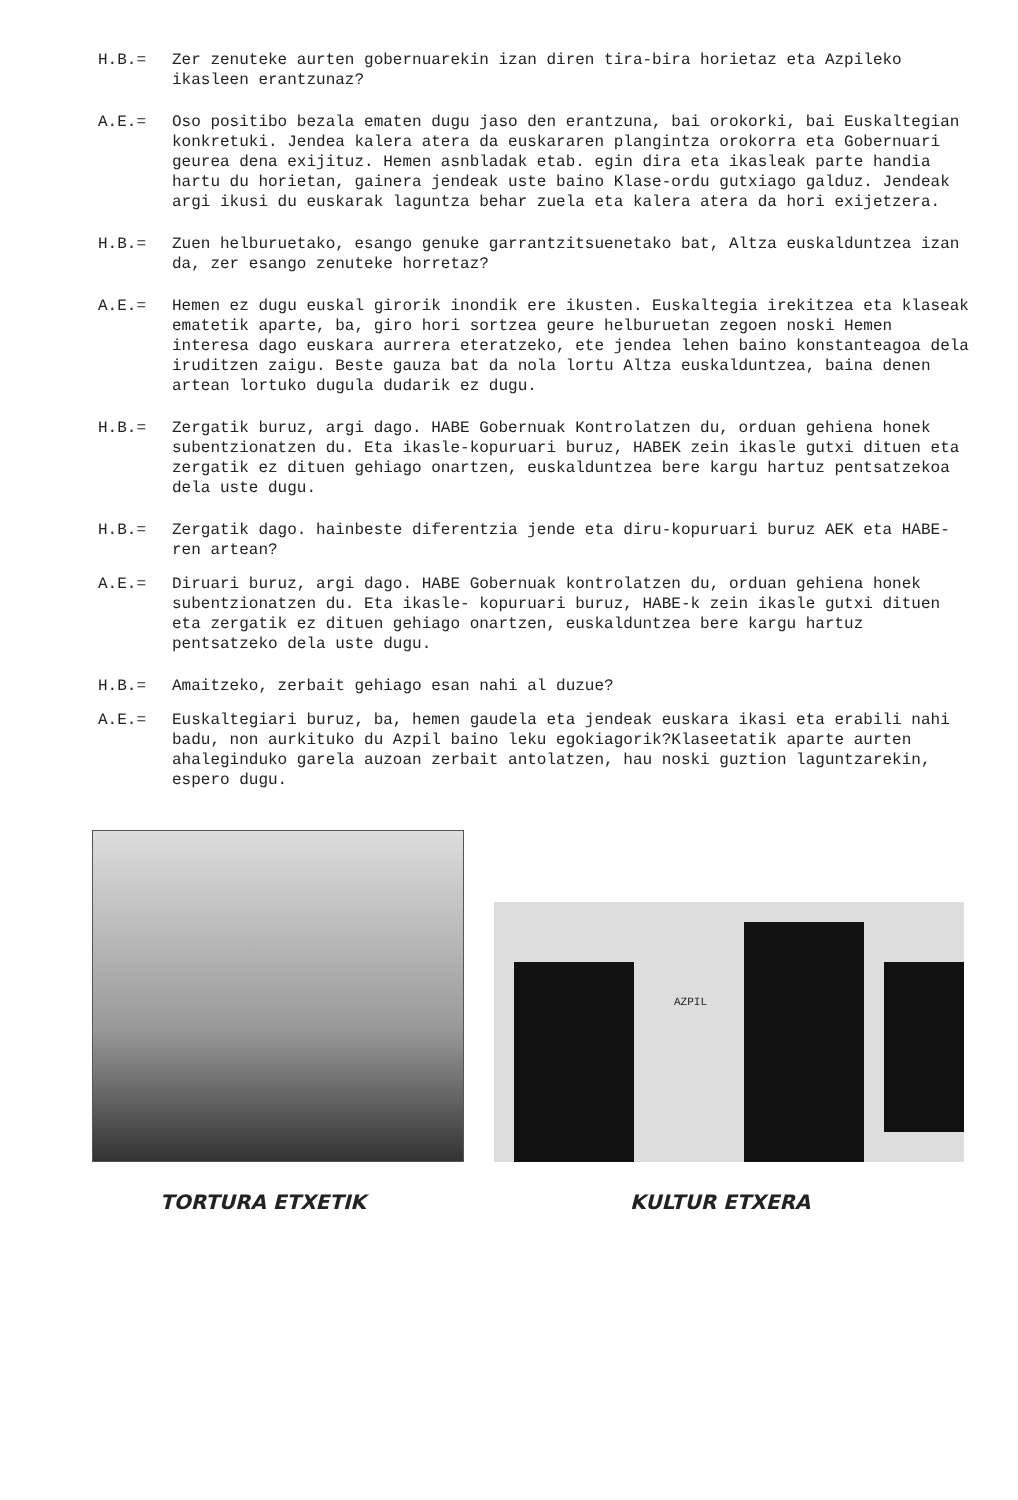H.B.= Zer zenuteke aurten gobernuarekin izan diren tira-bira horietaz eta Azpileko ikasleen erantzunaz?
A.E.= Oso positibo bezala ematen dugu jaso den erantzuna, bai orokorki, bai Euskaltegian konkretuki. Jendea kalera atera da euskararen plangintza orokorra eta Gobernuari geurea dena exijituz. Hemen asnbladak etab. egin dira eta ikasleak parte handia hartu du horietan, gainera jendeak uste baino Klase-ordu gutxiago galduz. Jendeak argi ikusi du euskarak laguntza behar zuela eta kalera atera da hori exijetzera.
H.B.= Zuen helburuetako, esango genuke garrantzitsuenetako bat, Altza euskalduntzea izan da, zer esango zenuteke horretaz?
A.E.= Hemen ez dugu euskal girorik inondik ere ikusten. Euskaltegia irekitzea eta klaseak ematetik aparte, ba, giro hori sortzea geure helburuetan zegoen noski Hemen interesa dago euskara aurrera eteratzeko, ete jendea lehen baino konstanteagoa dela iruditzen zaigu. Beste gauza bat da nola lortu Altza euskalduntzea, baina denen artean lortuko dugula dudarik ez dugu.
H.B.= Zergatik buruz, argi dago. HABE Gobernuak Kontrolatzen du, orduan gehiena honek subentzionatzen du. Eta ikasle-kopuruari buruz, HABEK zein ikasle gutxi dituen eta zergatik ez dituen gehiago onartzen, euskalduntzea bere kargu hartuz pentsatzekoa dela uste dugu.
H.B.= Zergatik dago. hainbeste diferentzia jende eta diru-kopuruari buruz AEK eta HABE-ren artean?
A.E.= Diruari buruz, argi dago. HABE Gobernuak kontrolatzen du, orduan gehiena honek subentzionatzen du. Eta ikasle- kopuruari buruz, HABE-k zein ikasle gutxi dituen eta zergatik ez dituen gehiago onartzen, euskalduntzea bere kargu hartuz pentsatzeko dela uste dugu.
H.B.= Amaitzeko, zerbait gehiago esan nahi al duzue?
A.E.= Euskaltegiari buruz, ba, hemen gaudela eta jendeak euskara ikasi eta erabili nahi badu, non aurkituko du Azpil baino leku egokiagorik?Klaseetatik aparte aurten ahaleginduko garela auzoan zerbait antolatzen, hau noski guztion laguntzarekin, espero dugu.
AZPIL
TORTURA ETXETIK KULTUR ETXERA